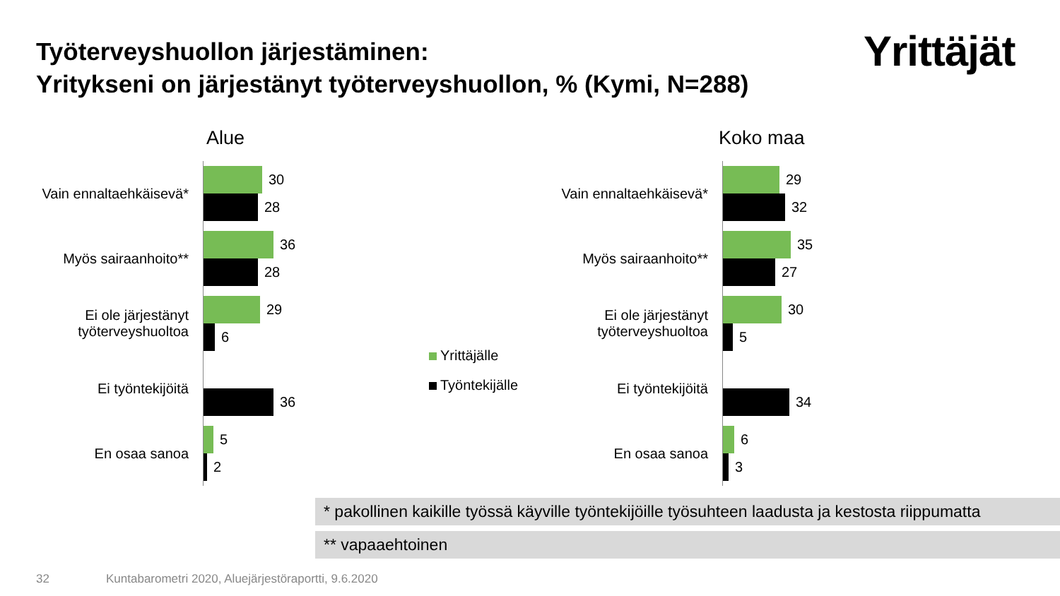Työterveyshuollon järjestäminen:
Yritykseni on järjestänyt työterveyshuollon, % (Kymi, N=288)
Yrittäjät
Alue
Vain ennaltaehkäisevä*
30
28
Myös sairaanhoito**
36
28
Ei ole järjestänyt työterveyshuoltoa
29
6
Ei työntekijöitä
36
En osaa sanoa
5
2
Yrittäjälle
Työntekijälle
Koko maa
Vain ennaltaehkäisevä*
29
32
Myös sairaanhoito**
35
27
Ei ole järjestänyt työterveyshuoltoa
30
5
Ei työntekijöitä
34
En osaa sanoa
6
3
* pakollinen kaikille työssä käyville työntekijöille työsuhteen laadusta ja kestosta riippumatta
** vapaaehtoinen
32
Kuntabarometri 2020, Aluejärjestöraportti, 9.6.2020